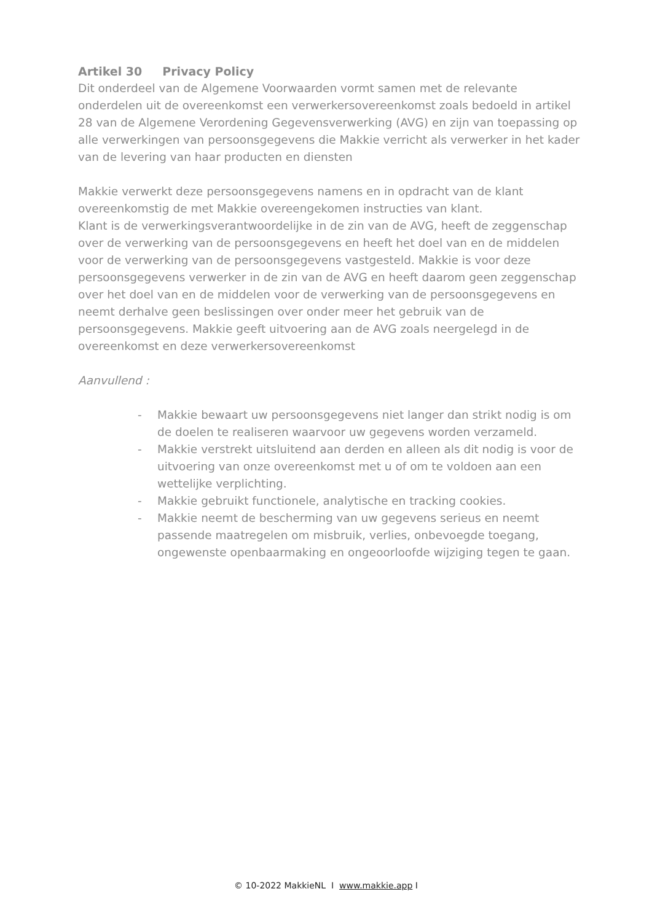Artikel 30 Privacy Policy
Dit onderdeel van de Algemene Voorwaarden vormt samen met de relevante onderdelen uit de overeenkomst een verwerkersovereenkomst zoals bedoeld in artikel 28 van de Algemene Verordening Gegevensverwerking (AVG) en zijn van toepassing op alle verwerkingen van persoonsgegevens die Makkie verricht als verwerker in het kader van de levering van haar producten en diensten
Makkie verwerkt deze persoonsgegevens namens en in opdracht van de klant overeenkomstig de met Makkie overeengekomen instructies van klant.
Klant is de verwerkingsverantwoordelijke in de zin van de AVG, heeft de zeggenschap over de verwerking van de persoonsgegevens en heeft het doel van en de middelen voor de verwerking van de persoonsgegevens vastgesteld. Makkie is voor deze persoonsgegevens verwerker in de zin van de AVG en heeft daarom geen zeggenschap over het doel van en de middelen voor de verwerking van de persoonsgegevens en neemt derhalve geen beslissingen over onder meer het gebruik van de persoonsgegevens. Makkie geeft uitvoering aan de AVG zoals neergelegd in de overeenkomst en deze verwerkersovereenkomst
Aanvullend :
- Makkie bewaart uw persoonsgegevens niet langer dan strikt nodig is om de doelen te realiseren waarvoor uw gegevens worden verzameld.
- Makkie verstrekt uitsluitend aan derden en alleen als dit nodig is voor de uitvoering van onze overeenkomst met u of om te voldoen aan een wettelijke verplichting.
- Makkie gebruikt functionele, analytische en tracking cookies.
- Makkie neemt de bescherming van uw gegevens serieus en neemt passende maatregelen om misbruik, verlies, onbevoegde toegang, ongewenste openbaarmaking en ongeoorloofde wijziging tegen te gaan.
© 10-2022 MakkieNL I www.makkie.app I